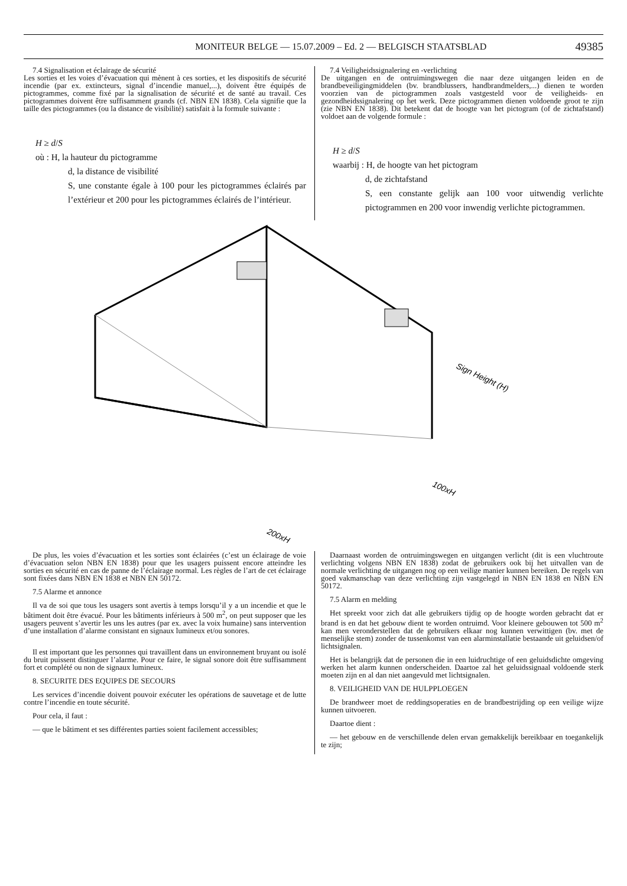MONITEUR BELGE — 15.07.2009 – Ed. 2 — BELGISCH STAATSBLAD 49385
7.4 Signalisation et éclairage de sécurité
Les sorties et les voies d’évacuation qui mènent à ces sorties, et les dispositifs de sécurité incendie (par ex. extincteurs, signal d’incendie manuel,...), doivent être équipés de pictogrammes, comme fixé par la signalisation de sécurité et de santé au travail. Ces pictogrammes doivent être suffisamment grands (cf. NBN EN 1838). Cela signifie que la taille des pictogrammes (ou la distance de visibilité) satisfait à la formule suivante :
H ≥ d/S
où : H, la hauteur du pictogramme
d, la distance de visibilité
S, une constante égale à 100 pour les pictogrammes éclairés par l’extérieur et 200 pour les pictogrammes éclairés de l’intérieur.
7.4 Veiligheidssignalering en -verlichting
De uitgangen en de ontruimingswegen die naar deze uitgangen leiden en de brandbeveiligingmiddelen (bv. brandblussers, handbrandmelders,...) dienen te worden voorzien van de pictogrammen zoals vastgesteld voor de veiligheids- en gezondheidssignalering op het werk. Deze pictogrammen dienen voldoende groot te zijn (zie NBN EN 1838). Dit betekent dat de hoogte van het pictogram (of de zichtafstand) voldoet aan de volgende formule :
H ≥ d/S
waarbij : H, de hoogte van het pictogram
d, de zichtafstand
S, een constante gelijk aan 100 voor uitwendig verlichte pictogrammen en 200 voor inwendig verlichte pictogrammen.
Sign Height (H)
100xH
200xH
De plus, les voies d’évacuation et les sorties sont éclairées (c’est un éclairage de voie d’évacuation selon NBN EN 1838) pour que les usagers puissent encore atteindre les sorties en sécurité en cas de panne de l’éclairage normal. Les règles de l’art de cet éclairage sont fixées dans NBN EN 1838 et NBN EN 50172.
7.5 Alarme et annonce
Il va de soi que tous les usagers sont avertis à temps lorsqu’il y a un incendie et que le bâtiment doit être évacué. Pour les bâtiments inférieurs à 500 m<sup>2</sup>, on peut supposer que les usagers peuvent s’avertir les uns les autres (par ex. avec la voix humaine) sans intervention d’une installation d’alarme consistant en signaux lumineux et/ou sonores.
Il est important que les personnes qui travaillent dans un environnement bruyant ou isolé du bruit puissent distinguer l’alarme. Pour ce faire, le signal sonore doit être suffisamment fort et complété ou non de signaux lumineux.
8. SECURITE DES EQUIPES DE SECOURS
Les services d’incendie doivent pouvoir exécuter les opérations de sauvetage et de lutte contre l’incendie en toute sécurité.
Pour cela, il faut :
— que le bâtiment et ses différentes parties soient facilement accessibles;
Daarnaast worden de ontruimingswegen en uitgangen verlicht (dit is een vluchtroute verlichting volgens NBN EN 1838) zodat de gebruikers ook bij het uitvallen van de normale verlichting de uitgangen nog op een veilige manier kunnen bereiken. De regels van goed vakmanschap van deze verlichting zijn vastgelegd in NBN EN 1838 en NBN EN 50172.
7.5 Alarm en melding
Het spreekt voor zich dat alle gebruikers tijdig op de hoogte worden gebracht dat er brand is en dat het gebouw dient te worden ontruimd. Voor kleinere gebouwen tot 500 m<sup>2</sup> kan men veronderstellen dat de gebruikers elkaar nog kunnen verwittigen (bv. met de menselijke stem) zonder de tussenkomst van een alarminstallatie bestaande uit geluidsen/of lichtsignalen.
Het is belangrijk dat de personen die in een luidruchtige of een geluidsdichte omgeving werken het alarm kunnen onderscheiden. Daartoe zal het geluidssignaal voldoende sterk moeten zijn en al dan niet aangevuld met lichtsignalen.
8. VEILIGHEID VAN DE HULPPLOEGEN
De brandweer moet de reddingsoperaties en de brandbestrijding op een veilige wijze kunnen uitvoeren.
Daartoe dient :
— het gebouw en de verschillende delen ervan gemakkelijk bereikbaar en toegankelijk te zijn;